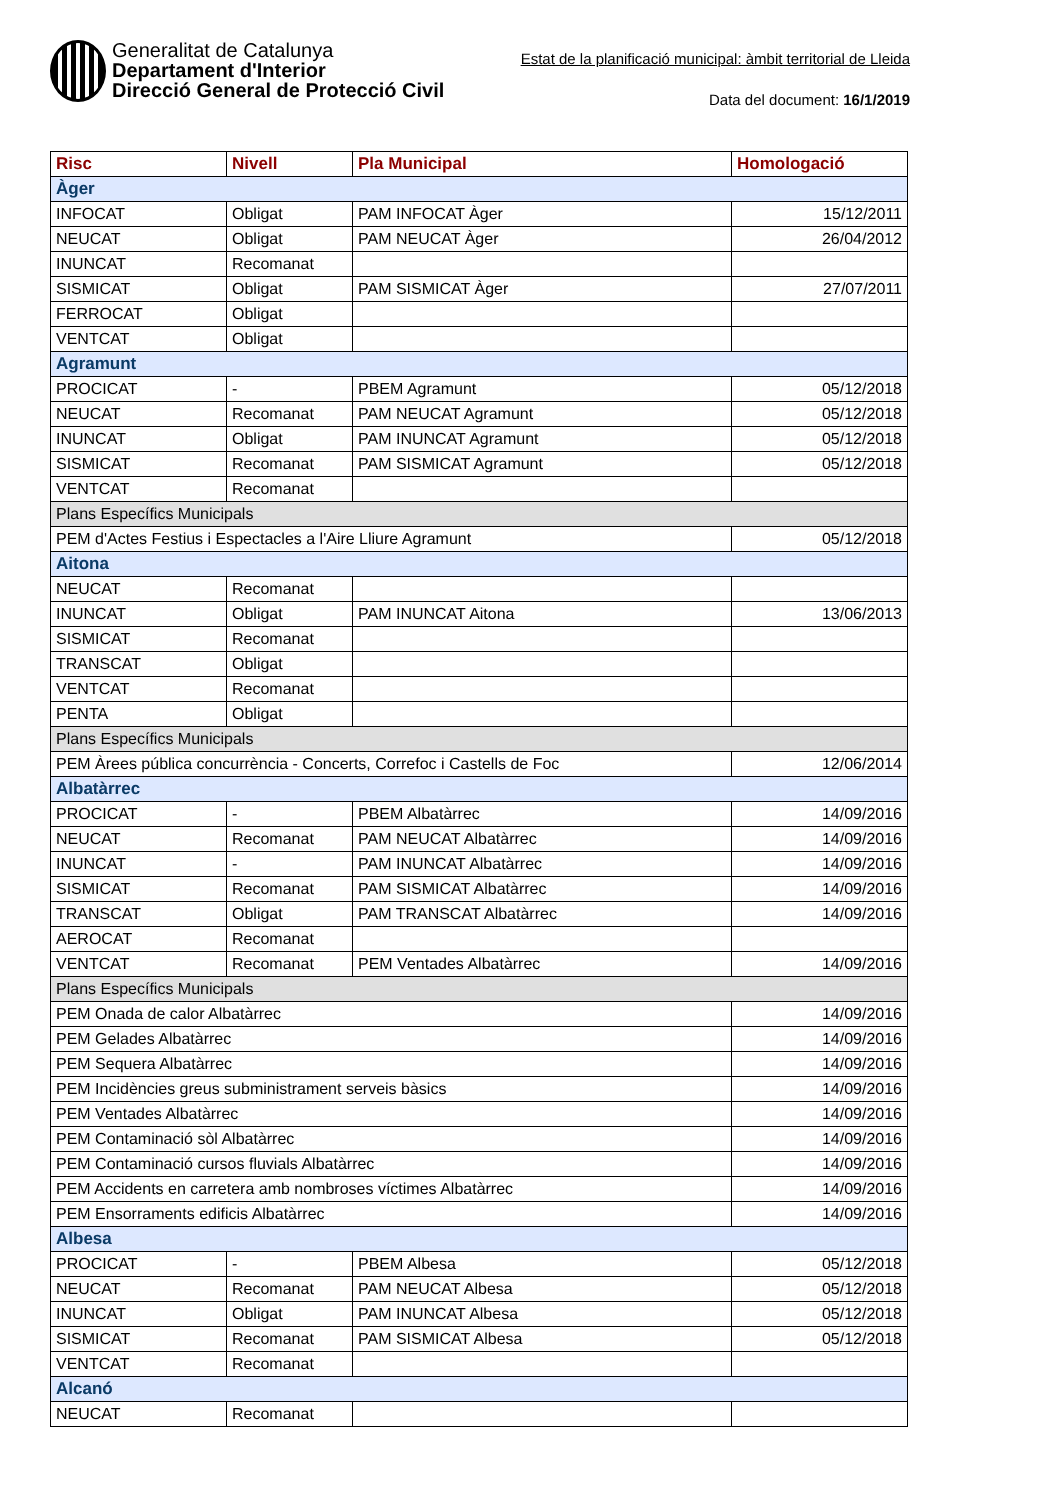Generalitat de Catalunya
Departament d'Interior
Direcció General de Protecció Civil
Estat de la planificació municipal: àmbit territorial de Lleida
Data del document: 16/1/2019
| Risc | Nivell | Pla Municipal | Homologació |
| --- | --- | --- | --- |
| Àger | | | |
| INFOCAT | Obligat | PAM INFOCAT Àger | 15/12/2011 |
| NEUCAT | Obligat | PAM NEUCAT Àger | 26/04/2012 |
| INUNCAT | Recomanat | | |
| SISMICAT | Obligat | PAM SISMICAT Àger | 27/07/2011 |
| FERROCAT | Obligat | | |
| VENTCAT | Obligat | | |
| Agramunt | | | |
| PROCICAT | - | PBEM Agramunt | 05/12/2018 |
| NEUCAT | Recomanat | PAM NEUCAT Agramunt | 05/12/2018 |
| INUNCAT | Obligat | PAM INUNCAT Agramunt | 05/12/2018 |
| SISMICAT | Recomanat | PAM SISMICAT Agramunt | 05/12/2018 |
| VENTCAT | Recomanat | | |
| Plans Específics Municipals | | | |
| PEM d'Actes Festius i Espectacles a l'Aire Lliure Agramunt | | | 05/12/2018 |
| Aitona | | | |
| NEUCAT | Recomanat | | |
| INUNCAT | Obligat | PAM INUNCAT Aitona | 13/06/2013 |
| SISMICAT | Recomanat | | |
| TRANSCAT | Obligat | | |
| VENTCAT | Recomanat | | |
| PENTA | Obligat | | |
| Plans Específics Municipals | | | |
| PEM Àrees pública concurrència - Concerts, Correfoc i Castells de Foc | | | 12/06/2014 |
| Albatàrrec | | | |
| PROCICAT | - | PBEM Albatàrrec | 14/09/2016 |
| NEUCAT | Recomanat | PAM NEUCAT Albatàrrec | 14/09/2016 |
| INUNCAT | - | PAM INUNCAT Albatàrrec | 14/09/2016 |
| SISMICAT | Recomanat | PAM SISMICAT Albatàrrec | 14/09/2016 |
| TRANSCAT | Obligat | PAM TRANSCAT Albatàrrec | 14/09/2016 |
| AEROCAT | Recomanat | | |
| VENTCAT | Recomanat | PEM Ventades Albatàrrec | 14/09/2016 |
| Plans Específics Municipals | | | |
| PEM Onada de calor Albatàrrec | | | 14/09/2016 |
| PEM Gelades Albatàrrec | | | 14/09/2016 |
| PEM Sequera Albatàrrec | | | 14/09/2016 |
| PEM Incidències greus subministrament serveis bàsics | | | 14/09/2016 |
| PEM Ventades Albatàrrec | | | 14/09/2016 |
| PEM Contaminació sòl Albatàrrec | | | 14/09/2016 |
| PEM Contaminació cursos fluvials Albatàrrec | | | 14/09/2016 |
| PEM Accidents en carretera amb nombroses víctimes Albatàrrec | | | 14/09/2016 |
| PEM Ensorraments edificis Albatàrrec | | | 14/09/2016 |
| Albesa | | | |
| PROCICAT | - | PBEM Albesa | 05/12/2018 |
| NEUCAT | Recomanat | PAM NEUCAT Albesa | 05/12/2018 |
| INUNCAT | Obligat | PAM INUNCAT Albesa | 05/12/2018 |
| SISMICAT | Recomanat | PAM SISMICAT Albesa | 05/12/2018 |
| VENTCAT | Recomanat | | |
| Alcanó | | | |
| NEUCAT | Recomanat | | |